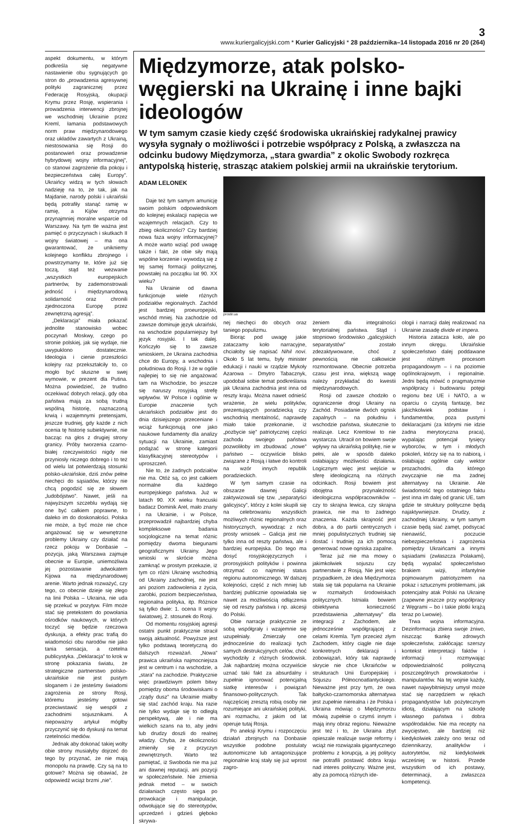3
www.kuriergalicyjski.com * Kurier Galicyjski * 28 października–14 listopada 2016 nr 20 (264)
aspekt dokumentu, w którym podkreśla się negatywne nastawienie obu sygnujących go stron do „prowadzenia agresywnej polityki zagranicznej przez Federację Rosyjską, okupacji Krymu przez Rosję, wspierania i prowadzenia interwencji zbrojnej we wschodniej Ukrainie przez Kreml, łamania podstawowych norm praw międzynarodowego oraz układów zawartych z Ukrainą, niestosowania się Rosji do postanowień oraz prowadzenie hybrydowej wojny informacyjnej”, co stanowi zagrożenie dla pokoju i bezpieczeństwa całej Europy”. Ukraińcy widzą w tych słowach nadzieję na to, że tak, jak na Majdanie, narody polski i ukraiński będą potrafiły stanąć ramię w ramię, a Kijów otrzyma przynajmniej moralne wsparcie od Warszawy. Na tym tle ważna jest pamięć o przyczynach i skutkach II wojny światowej – ma ona gwarantować, że unikniemy kolejnego konfliktu zbrojnego i powstrzymamy te, które już się toczą, stąd też wezwanie „wszystkich europejskich partnerów, by zademonstrowali jedność i międzynarodową solidarność oraz chronili zjednoczona Europę przez zewnętrzną agresją”.
„Deklaracja” miała pokazać jednolite stanowisko wobec poczynań Moskwy, czego po stronie polskiej, jak się wydaje, nie uwypuklono dostatecznie. Ideologia i cienie przeszłości kolejny raz przekształciły to, co mogło być słuszne w swej wymowie, w prezent dla Putina. Można powiedzieć, że trudno oczekiwać dobrych relacji, gdy oba państwa mają za sobą trudną wspólną historię, naznaczoną krwią i wzajemnymi pretensjami, jeszcze trudniej, gdy każde z nich ocenia tę historię subiektywnie, nie bacząc na głos z drugiej strony granicy. Próby tworzenia czarno-białej rzeczywistości nigdy nie przyniosły niczego dobrego i to też od wielu lat potwierdzają stosunki polsko-ukraińskie, dziś znów pełne niechęci do sąsiadów, którzy nie chcą pogodzić się ze słowem „ludobójstwo”. Nawet, jeśli na najwyższym szczeblu wydają się one być całkiem poprawne, to daleko im do doskonałości. Polska nie może, a być może nie chce angażować się w wewnętrzne problemy Ukrainy czy działać na rzecz pokoju w Donbasie – pozycja, jaką Warszawa zajmuje obecnie w Europie, uniemożliwia jej pozostawanie adwokatem Kijowa na międzynarodowej arenie. Warto jednak rozważyć, czy tego, co obecnie dzieje się złego na linii Polska – Ukraina, nie uda się przekuć w pozytyw. Film może stać się pretekstem do powołania ośrodków naukowych, w których toczyć się będzie rzeczowa dyskusja, a efekty prac trafią do wiadomości obu narodów nie jako tania sensacja, a rzetelna publicystyka. „Deklaracja” to krok w stronę pokazania światu, że strategiczne partnerstwo polsko-ukraińskie nie jest pustym sloganem i że jesteśmy świadomi zagrożenia ze strony Rosji, któremu jesteśmy gotowi przeciwstawić się wespół z zachodnimi sojusznikami. A niepoważny artykuł mógłby przyczynić się do dyskusji na temat rzetelności mediów.
Jednak aby dokonać takiej wolty obie strony musiałyby dojrzeć do tego by przyznać, że nie mają monopolu na prawdę. Czy są na to gotowe? Można się obawiać, że odpowiedź wciąż brzmi „nie”.
Międzymorze, atak polsko-węgierski na Ukrainę i inne bajki ideologów
W tym samym czasie kiedy część środowiska ukraińskiej radykalnej prawicy wysyła sygnały o możliwości i potrzebie współpracy z Polską, a zwłaszcza na odcinku budowy Międzymorza, „stara gwardia” z okolic Swobody rozkręca antypolską histerię, strasząc atakiem polskiej armii na ukraińskie terytorium.
ADAM LELONEK
Daje też tym samym amunicję swoim polskim odpowiednikom do kolejnej eskalacji napięcia we wzajemnych relacjach. Czy to zbieg okoliczności? Czy bardziej nowa faza wojny informacyjnej? A może warto wziąć pod uwagę także i fakt, że obie siły mają wspólne korzenie i wywodzą się z tej samej formacji politycznej, powstałej na początku lat 90. XX wieku?
Na Ukrainie od dawna funkcjonuje wiele różnych podziałów regionalnych. Zachód jest bardziej proeuropejski, wschód mniej. Na zachodzie od zawsze dominuje język ukraiński, na wschodzie popularniejszy był język rosyjski. I tak dalej. Kończyło się to zawsze wnioskiem, że Ukraina zachodnia chce do Europy, a wschodnia i południowa do Rosji. I że w ogóle najlepiej to się nie angażować tam na Wschodzie, bo jeszcze się naruszy rosyjską strefę wpływów. W Polsce i ogólnie w Europie znaczenie tych ukraińskich podziałów jest do dnia dzisiejszego przeceniane i wciąż funkcjonują one jako naukowe fundamenty dla analizy sytuacji na Ukrainie, zamiast podążać w stronę kategorii klasyfikacyjnej stereotypów i uproszczeń.
Nie to, że żadnych podziałów nie ma. Otóż są, co jest całkiem normalne dla każdego europejskiego państwa. Już w latach 90. XX wieku francuski badacz Dominik Arel, mało znany i na Ukrainie, i w Polsce, przeprowadził najbardziej chyba kompleksowe badania socjologiczne na temat różnic pomiędzy dwoma biegunami geograficznymi Ukrainy. Jego wnioski w skrócie można zamknąć w prostym przekazie, iż tym co różni Ukrainę wschodnią od Ukrainy zachodniej, nie jest ani poziom zadowolenia z życia, zarobki, poziom bezpieczeństwa, regionalna polityka, itp. Różnice są tylko dwie: 1. ocena II wojny światowej, 2. stosunek do Rosji.
Od momentu rosyjskiej agresji ostatni punkt praktycznie stracił swoją aktualność. Powyższe jest tylko podstawą teoretyczną do dalszych rozważań. „Nowa” prawica ukraińska najmocniejsza jest w centrum i na wschodzie, a „stara” na zachodzie. Praktycznie więc prawdziwym polem bitwy pomiędzy oboma środowiskami o „rządy dusz” na Ukrainie miałby się stać zachód kraju. Na razie nie tylko wydaje się to odległą perspektywą, ale i nie ma wielkich szans na to, aby jedni lub drudzy doszli do realnej władzy. Chyba, że okoliczności zmieniły się z przyczyn zewnętrznych. Warto też pamiętać, iż Swoboda nie ma już ani dawnej reputacji, ani pozycji w społeczeństwie. Nie zmienia jednak metod – w swoich działaniach często sięga po prowokacje i manipulacje, odwołujące się do stereotypów, uprzedzeń i gdzieś głęboko skrywa-
prostir.ua
nej niechęci do obcych oraz taniego populizmu.
Biorąc pod uwagę jakie zataczamy koło narracyjne, chciałoby się napisać Nihil novi. Około 5 lat temu, były minister edukacji i nauki w rządzie Mykoły Azarowa – Dmytro Tabacznyk, upodobał sobie temat podkreślania jak Ukraina zachodnia jest inna od reszty kraju. Można nawet odnieść wrażenie, że wielu polityków, prezentujących poradziecką czy wschodnią mentalność, naprawdę miało takie przekonanie, iż „pozbycie się” patriotycznej części zachodu swojego państwa pozwoliłoby im zbudować „nowe” państwo – oczywiście blisko związane z Rosją i łatwe do kontroli na wzór innych republik poradzieckich.
W tym samym czasie na obszarze dawnej Galicji zaktywizowali się tzw. „separatyści galicyjscy”, którzy z kolei skupili się na celebrowaniu wszystkich możliwych różnic regionalnych oraz historycznych, wywodząc z nich prosty wniosek – Galicja jest nie tylko inna od reszty państwa, ale i bardziej europejska. Do tego ma dosyć rosyjskojęzycznych i prorosyjskich polityków i powinna otrzymać co najmniej status regionu autonomicznego. W dalszej kolejności, część z nich mniej lub bardziej publicznie opowiadała się nawet za możliwością odłączenia się od reszty państwa i np. akcesji do Polski.
Obie narracje praktycznie ze sobą współgrały i wzajemnie się uzupełniały. Zmierzały one jednocześnie do realizacji tych samych destrukcyjnych celów, choć wychodziły z różnych środowisk. Jak najbardziej można oczywiście uznać taki fakt za absurdalny i zupełnie ignorować potencjalną siatkę interesów i powiązań finansowo-politycznych. Tak najczęściej zresztą robią osoby nie rozumiejące ani ukraińskiej polityki, ani rozmachu, z jakim od lat operuje tutaj Rosja.
Po aneksji Krymu i rozpoczęciu działań zbrojnych na Donbasie wszystkie podobne postulaty autonomiczne lub antagonizujące regionalnie kraj stały się już wprost zagro-
żeniem dla integralności terytorialnej państwa. Stąd i stopniowo środowisko „galicyjskich separatystów” zostało zdezaktywowane, choć z pewnością nie całkowicie rozmontowane. Obecnie potrzeba czasu jest inna, większą wagę należy przykładać do kwestii międzynarodowych.
Rosji od zawsze chodziło o ograniczenie drogi Ukrainy na Zachód. Posiadanie dwóch ognisk zapalnych – na południu i wschodzie państwa, skutecznie to realizuje. Lecz Kremlowi to nie wystarcza. Utracił on bowiem swoje wpływy na ukraińską politykę, nie w pełni, ale w sposób daleko osłabiający możliwości działania. Logicznym więc jest wejście w sferę ideologiczną na różnych odcinkach. Rosji bowiem jest obojętna przynależność ideologiczna współpracowników – czy to skrajna lewica, czy skrajna prawica, nie ma to żadnego znaczenia. Każda skrajność jest dobra, a do partii centrycznych i mniej populistycznych trudniej się dostać i trudniej za ich pomocą generować nowe ogniska zapalne.
Teraz już nie ma mowy o jakimkolwiek sojuszu czy partnerstwie z Rosją. Nie jest więc przypadkiem, że idea Międzymorza stała się tak popularna na Ukrainie w rozmaitych środowiskach politycznych. Istniała bowiem obiektywna konieczność przedstawienia „alternatywy” dla integracji z Zachodem, ale jednocześnie współgrającej z celami Kremla. Tym przecież złym Zachodem, który ciągle nie daje konkretnych deklaracji i zobowiązań, który tak naprawdę skrycie nie chce Ukraińców w strukturach Unii Europejskiej i Sojuszu Północnoatlantyckiego. Nieważne jest przy tym, że owa bałtycko-czarnomorska alternatywa jest zupełnie nierealna i że Polska i Ukraina mówiąc o Międzymorzu mówią zupełnie o czymś innym i mają inny obraz regionu. Nieważne jest też i to, że Ukraina zbyt opieszale realizuje swoje reformy i wciąż nie rozwiązała gigantycznego problemu z korupcją, a jej politycy nie potrafili postawić dobra kraju nad interes polityczny. Ważne jest, aby za pomocą różnych ide-
ologii i narracji dalej realizować na Ukrainie zasadę divide et impera.
Historia zatacza koło, ale po innym okręgu. Ukraińskie społeczeństwo dalej poddawane jest różnym procesom propagandowym – i na poziomie ogólnokrajowym, i regionalnie. Jedni będą mówić o pragmatyzmie współpracy i budowaniu potęgi regionu bez UE i NATO, a w oparciu o czystą fantazję, bez jakichkolwiek podstaw i fundamentów, poza pustymi deklaracjami (za którymi nie idzie żadna merytoryczna praca), wypalając potencjał tysięcy wyborców, w tym i młodych pokoleń, którzy się na to nabiorą, i osłabiając ogólnie cały wektor prozachodni, dla którego zwyczajnie nie ma żadnej alternatywy na Ukrainie. Ale świadomość tego ostatniego faktu jest inna im dalej od granic UE, tam gdzie te struktury polityczne będą najaktywniejsze. Drudzy, z zachodniej Ukrainy, w tym samym czasie będą siać zamęt, podsycać nienawiść, poczucie niebezpieczeństwa i zagrożenia pomiędzy Ukraińcami a innymi sąsiadami (zwłaszcza Polakami), będą wypalać społeczeństwo brakiem wizji, infantylnie pojmowanym patriotyzmem na pokaz i sztucznymi problemami, jak potencjalny atak Polski na Ukrainę (zapewne jeszcze przy współpracy z Węgrami – bo i takie plotki krążą teraz po Lwowie).
Trwa wojna informacyjna. Dezinformacja zbiera swoje żniwo, niszcząc tkankę zdrowych społeczeństw, zakłócając szerszy kontekst interpretacji faktów i informacji i rozmywając odpowiedzialność polityczną poszczególnych prowokatorów i manipulantów. Na tej wojnie każdy, nawet najwybitniejszy umysł może stać się narzędziem w rękach propagandystów lub pożytecznym idiotą, działającym na szkodę własnego państwa i dobra współrodaków. Nie ma recepty na zwycięstwo, ale bardziej niż kiedykolwiek zależy ono teraz od dziennikarzy, analityków i autorytetów, niż kiedykolwiek wcześniej w historii. Przede wszystkim od ich postawy, determinacji, a zwłaszcza kompetencji.